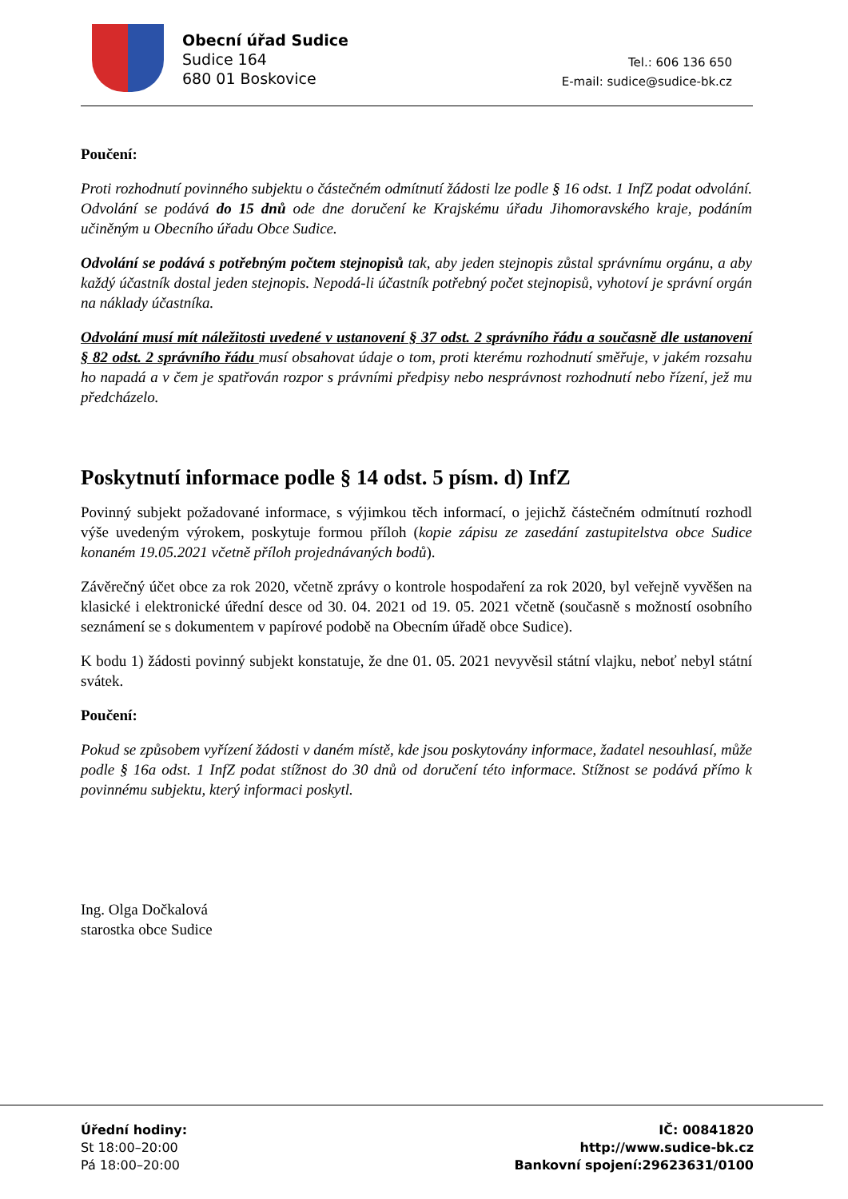Obecní úřad Sudice
Sudice 164
680 01 Boskovice
Tel.: 606 136 650
E-mail: sudice@sudice-bk.cz
Poučení:
Proti rozhodnutí povinného subjektu o částečném odmítnutí žádosti lze podle § 16 odst. 1 InfZ podat odvolání. Odvolání se podává do 15 dnů ode dne doručení ke Krajskému úřadu Jihomoravského kraje, podáním učiněným u Obecního úřadu Obce Sudice.
Odvolání se podává s potřebným počtem stejnopisů tak, aby jeden stejnopis zůstal správnímu orgánu, a aby každý účastník dostal jeden stejnopis. Nepodá-li účastník potřebný počet stejnopisů, vyhotoví je správní orgán na náklady účastníka.
Odvolání musí mít náležitosti uvedené v ustanovení § 37 odst. 2 správního řádu a současně dle ustanovení § 82 odst. 2 správního řádu musí obsahovat údaje o tom, proti kterému rozhodnutí směřuje, v jakém rozsahu ho napadá a v čem je spatřován rozpor s právními předpisy nebo nesprávnost rozhodnutí nebo řízení, jež mu předcházelo.
Poskytnutí informace podle § 14 odst. 5 písm. d) InfZ
Povinný subjekt požadované informace, s výjimkou těch informací, o jejichž částečném odmítnutí rozhodl výše uvedeným výrokem, poskytuje formou příloh (kopie zápisu ze zasedání zastupitelstva obce Sudice konaném 19.05.2021 včetně příloh projednávaných bodů).
Závěrečný účet obce za rok 2020, včetně zprávy o kontrole hospodaření za rok 2020, byl veřejně vyvěšen na klasické i elektronické úřední desce od 30. 04. 2021 od 19. 05. 2021 včetně (současně s možností osobního seznámení se s dokumentem v papírové podobě na Obecním úřadě obce Sudice).
K bodu 1) žádosti povinný subjekt konstatuje, že dne 01. 05. 2021 nevyvěsil státní vlajku, neboť nebyl státní svátek.
Poučení:
Pokud se způsobem vyřízení žádosti v daném místě, kde jsou poskytovány informace, žadatel nesouhlasí, může podle § 16a odst. 1 InfZ podat stížnost do 30 dnů od doručení této informace. Stížnost se podává přímo k povinnému subjektu, který informaci poskytl.
Ing. Olga Dočkalová
starostka obce Sudice
Úřední hodiny:
St 18:00–20:00
Pá 18:00–20:00
IČ: 00841820
http://www.sudice-bk.cz
Bankovní spojení:29623631/0100